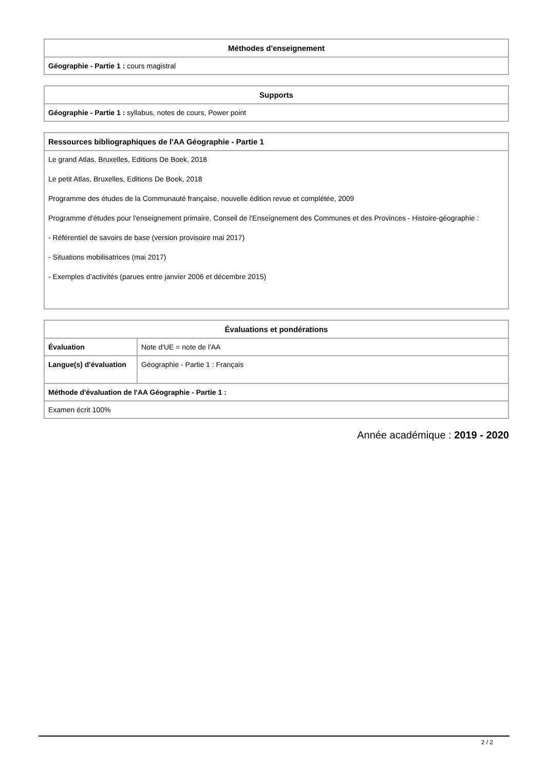| Méthodes d'enseignement |
| --- |
| Géographie - Partie 1 : cours magistral |
| Supports |
| --- |
| Géographie - Partie 1 : syllabus, notes de cours, Power point |
| Ressources bibliographiques de l'AA Géographie - Partie 1 |
| --- |
| Le grand Atlas, Bruxelles, Editions De Boek, 2018 Le petit Atlas, Bruxelles, Editions De Boek, 2018 Programme des études de la Communauté française, nouvelle édition revue et complétée, 2009 Programme d'études pour l'enseignement primaire, Conseil de l'Enseignement des Communes et des Provinces - Histoire-géographie : - Référentiel de savoirs de base (version provisoire mai 2017) - Situations mobilisatrices (mai 2017) - Exemples d’activités (parues entre janvier 2006 et décembre 2015) |
| Évaluations et pondérations | |
| --- | --- |
| Évaluation | Note d'UE = note de l'AA |
| Langue(s) d'évaluation | Géographie - Partie 1 : Français |
| Méthode d'évaluation de l'AA Géographie - Partie 1 : | |
| Examen écrit 100% | |
Année académique : 2019 - 2020
2 / 2